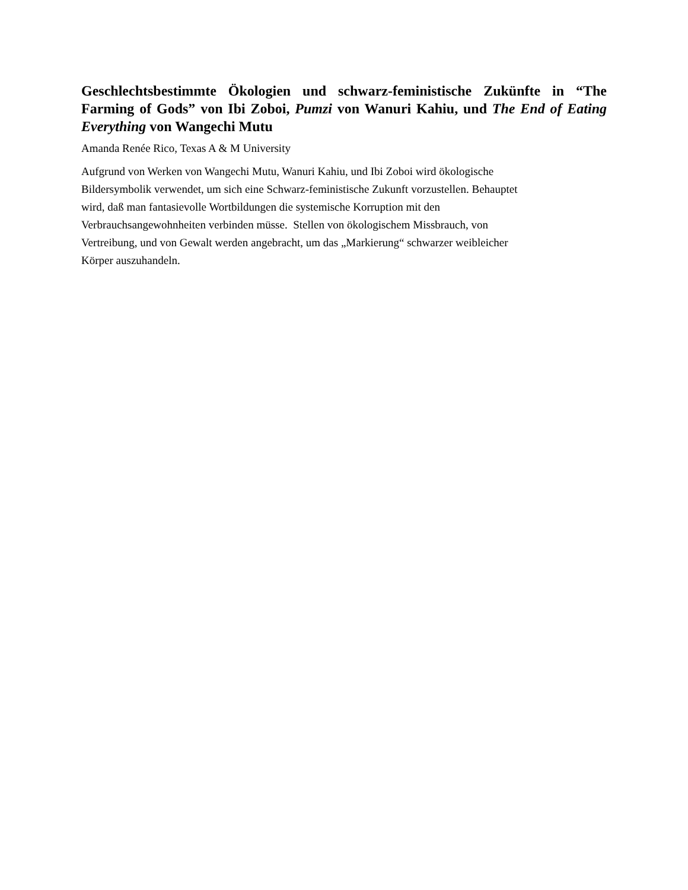Geschlechtsbestimmte Ökologien und schwarz-feministische Zukünfte in “The Farming of Gods” von Ibi Zoboi, Pumzi von Wanuri Kahiu, und The End of Eating Everything von Wangechi Mutu
Amanda Renée Rico, Texas A & M University
Aufgrund von Werken von Wangechi Mutu, Wanuri Kahiu, und Ibi Zoboi wird ökologische
Bildersymbolik verwendet, um sich eine Schwarz-feministische Zukunft vorzustellen. Behauptet
wird, daß man fantasievolle Wortbildungen die systemische Korruption mit den
Verbrauchsangewohnheiten verbinden müsse. Stellen von ökologischem Missbrauch, von
Vertreibung, und von Gewalt werden angebracht, um das „Markierung“ schwarzer weibleicher
Körper auszuhandeln.